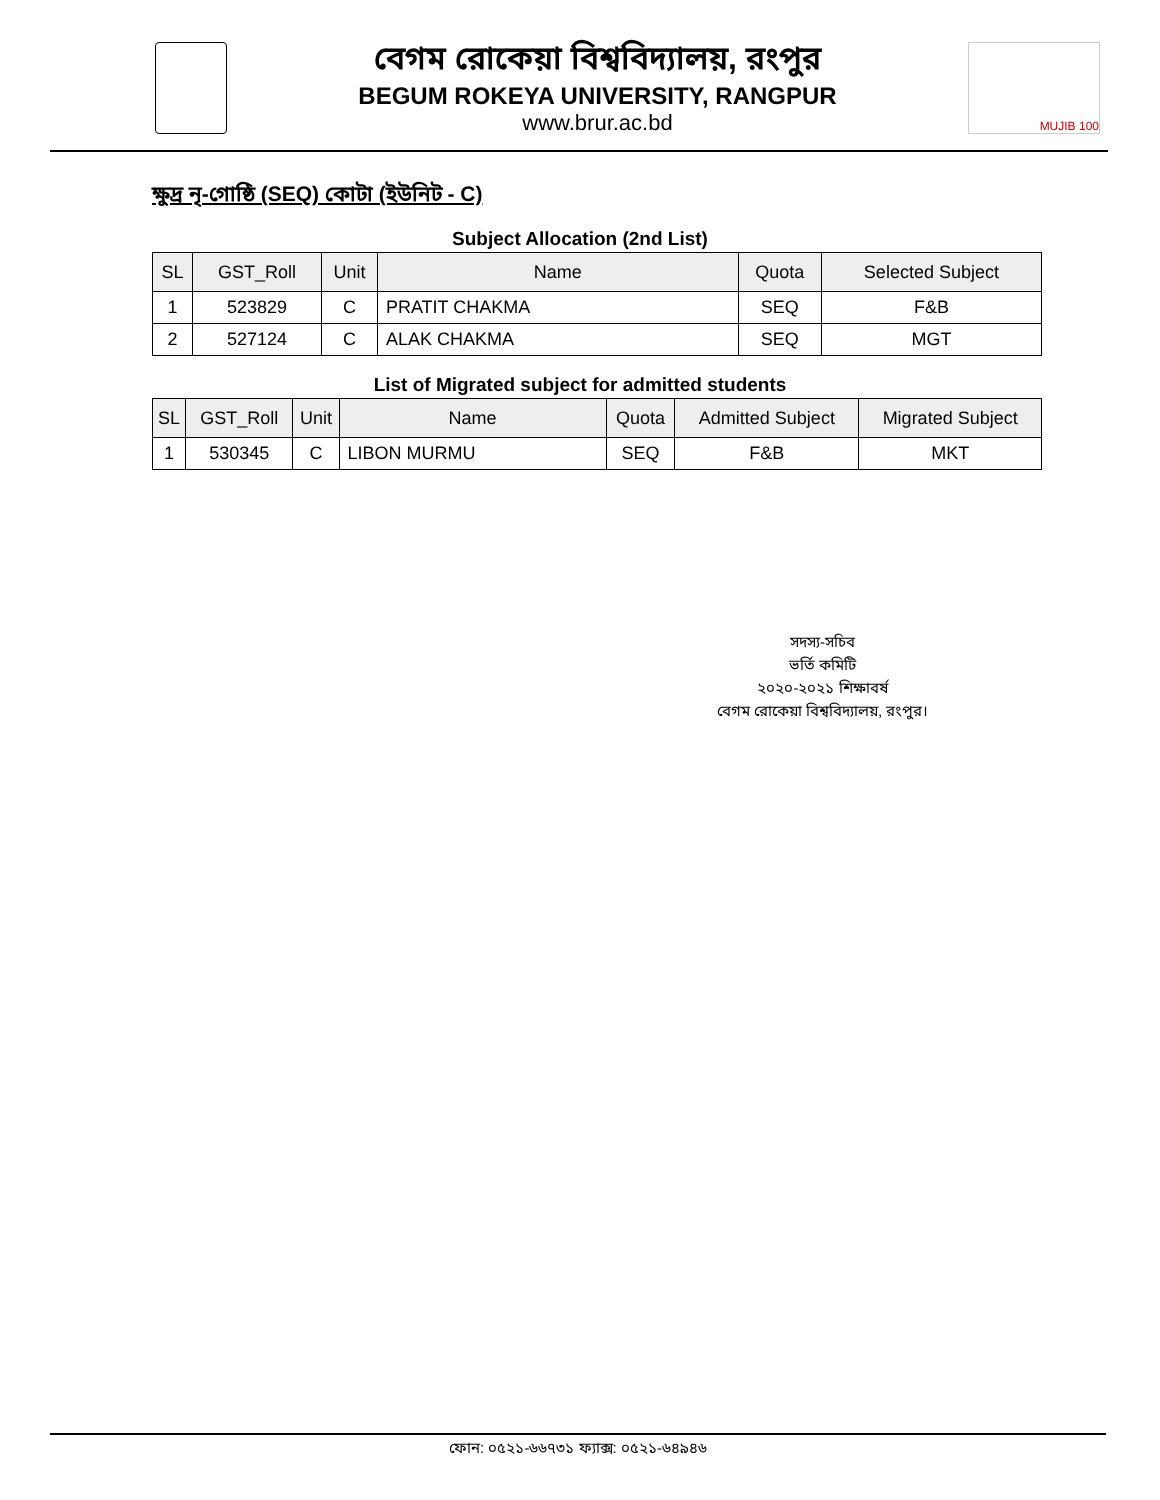বেগম রোকেয়া বিশ্ববিদ্যালয়, রংপুর
BEGUM ROKEYA UNIVERSITY, RANGPUR
www.brur.ac.bd
MUJIB 100
ক্ষুদ্র নৃ-গোষ্ঠি (SEQ) কোটা (ইউনিট - C)
Subject Allocation (2nd List)
| SL | GST_Roll | Unit | Name | Quota | Selected Subject |
| --- | --- | --- | --- | --- | --- |
| 1 | 523829 | C | PRATIT CHAKMA | SEQ | F&B |
| 2 | 527124 | C | ALAK CHAKMA | SEQ | MGT |
List of Migrated subject for admitted students
| SL | GST_Roll | Unit | Name | Quota | Admitted Subject | Migrated Subject |
| --- | --- | --- | --- | --- | --- | --- |
| 1 | 530345 | C | LIBON MURMU | SEQ | F&B | MKT |
সদস্য-সচিব
ভর্তি কমিটি
২০২০-২০২১ শিক্ষাবর্ষ
বেগম রোকেয়া বিশ্ববিদ্যালয়, রংপুর।
ফোন: ০৫২১-৬৬৭৩১ ফ্যাক্স: ০৫২১-৬৪৯৪৬